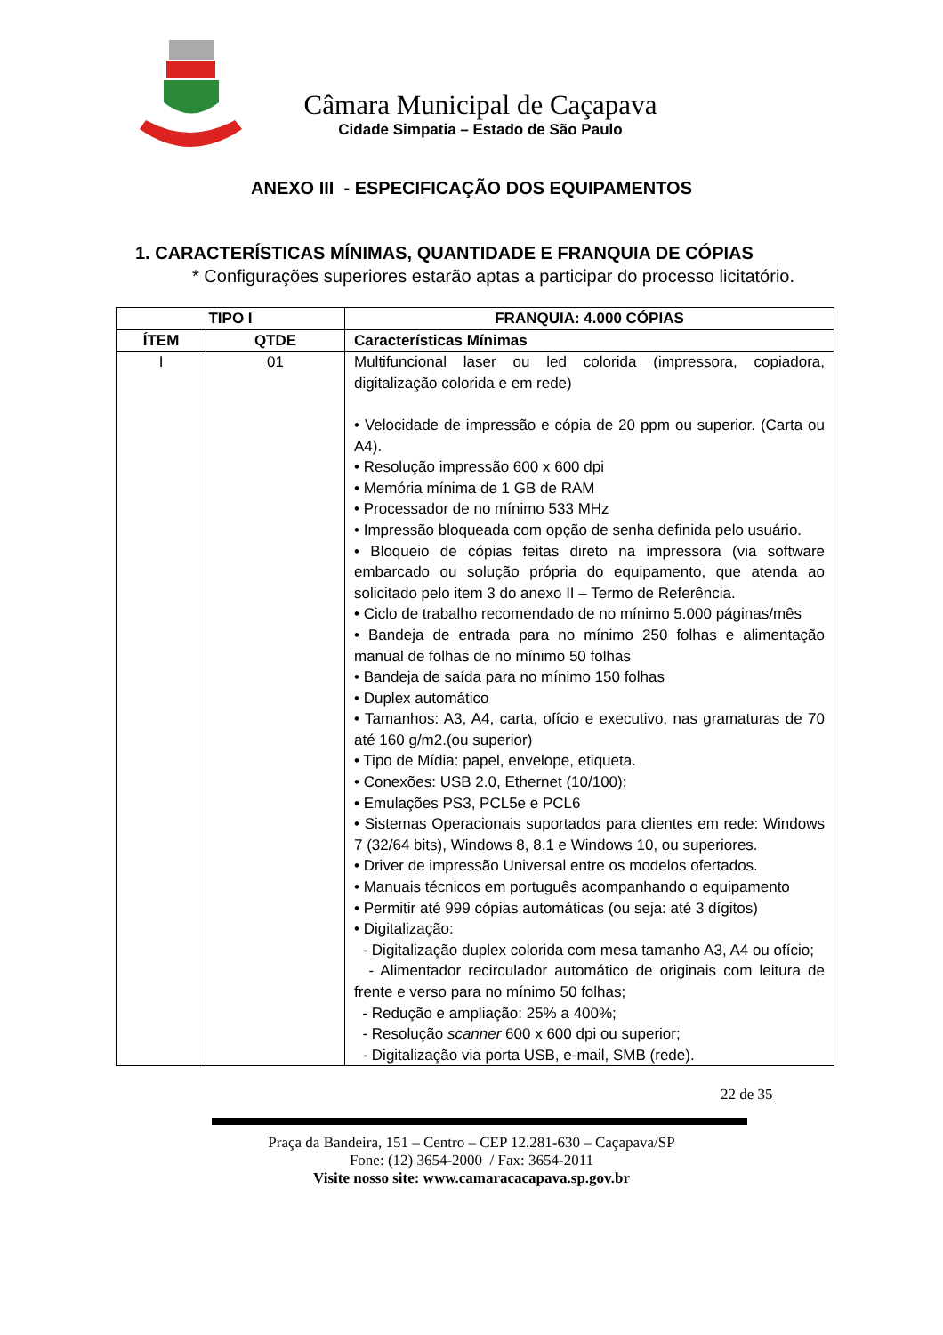Câmara Municipal de Caçapava
Cidade Simpatia – Estado de São Paulo
ANEXO III - ESPECIFICAÇÃO DOS EQUIPAMENTOS
1. CARACTERÍSTICAS MÍNIMAS, QUANTIDADE E FRANQUIA DE CÓPIAS
* Configurações superiores estarão aptas a participar do processo licitatório.
| TIPO I | | FRANQUIA: 4.000 CÓPIAS |
| --- | --- | --- |
| ÍTEM | QTDE | Características Mínimas |
| I | 01 | Multifuncional laser ou led colorida (impressora, copiadora, digitalização colorida e em rede) • Velocidade de impressão e cópia de 20 ppm ou superior. (Carta ou A4). • Resolução impressão 600 x 600 dpi • Memória mínima de 1 GB de RAM • Processador de no mínimo 533 MHz • Impressão bloqueada com opção de senha definida pelo usuário. • Bloqueio de cópias feitas direto na impressora (via software embarcado ou solução própria do equipamento, que atenda ao solicitado pelo item 3 do anexo II – Termo de Referência. • Ciclo de trabalho recomendado de no mínimo 5.000 páginas/mês • Bandeja de entrada para no mínimo 250 folhas e alimentação manual de folhas de no mínimo 50 folhas • Bandeja de saída para no mínimo 150 folhas • Duplex automático • Tamanhos: A3, A4, carta, ofício e executivo, nas gramaturas de 70 até 160 g/m2.(ou superior) • Tipo de Mídia: papel, envelope, etiqueta. • Conexões: USB 2.0, Ethernet (10/100); • Emulações PS3, PCL5e e PCL6 • Sistemas Operacionais suportados para clientes em rede: Windows 7 (32/64 bits), Windows 8, 8.1 e Windows 10, ou superiores. • Driver de impressão Universal entre os modelos ofertados. • Manuais técnicos em português acompanhando o equipamento • Permitir até 999 cópias automáticas (ou seja: até 3 dígitos) • Digitalização: - Digitalização duplex colorida com mesa tamanho A3, A4 ou ofício; - Alimentador recirculador automático de originais com leitura de frente e verso para no mínimo 50 folhas; - Redução e ampliação: 25% a 400%; - Resolução scanner 600 x 600 dpi ou superior; - Digitalização via porta USB, e-mail, SMB (rede). |
22 de 35
Praça da Bandeira, 151 – Centro – CEP 12.281-630 – Caçapava/SP
Fone: (12) 3654-2000 / Fax: 3654-2011
Visite nosso site: www.camaracacapava.sp.gov.br